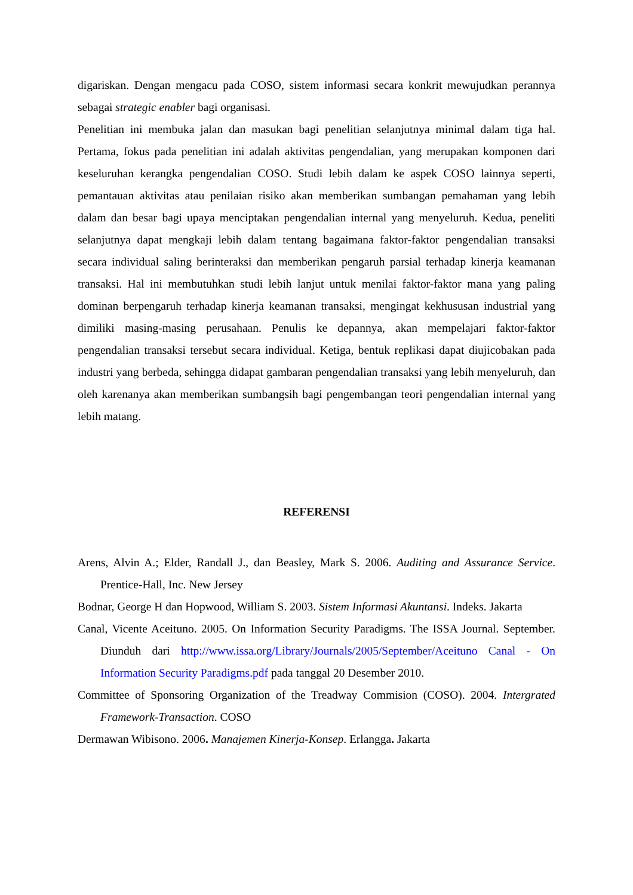digariskan. Dengan mengacu pada COSO, sistem informasi secara konkrit mewujudkan perannya sebagai strategic enabler bagi organisasi.
Penelitian ini membuka jalan dan masukan bagi penelitian selanjutnya minimal dalam tiga hal. Pertama, fokus pada penelitian ini adalah aktivitas pengendalian, yang merupakan komponen dari keseluruhan kerangka pengendalian COSO. Studi lebih dalam ke aspek COSO lainnya seperti, pemantauan aktivitas atau penilaian risiko akan memberikan sumbangan pemahaman yang lebih dalam dan besar bagi upaya menciptakan pengendalian internal yang menyeluruh. Kedua, peneliti selanjutnya dapat mengkaji lebih dalam tentang bagaimana faktor-faktor pengendalian transaksi secara individual saling berinteraksi dan memberikan pengaruh parsial terhadap kinerja keamanan transaksi. Hal ini membutuhkan studi lebih lanjut untuk menilai faktor-faktor mana yang paling dominan berpengaruh terhadap kinerja keamanan transaksi, mengingat kekhususan industrial yang dimiliki masing-masing perusahaan. Penulis ke depannya, akan mempelajari faktor-faktor pengendalian transaksi tersebut secara individual. Ketiga, bentuk replikasi dapat diujicobakan pada industri yang berbeda, sehingga didapat gambaran pengendalian transaksi yang lebih menyeluruh, dan oleh karenanya akan memberikan sumbangsih bagi pengembangan teori pengendalian internal yang lebih matang.
REFERENSI
Arens, Alvin A.; Elder, Randall J., dan Beasley, Mark S. 2006. Auditing and Assurance Service. Prentice-Hall, Inc. New Jersey
Bodnar, George H dan Hopwood, William S. 2003. Sistem Informasi Akuntansi. Indeks. Jakarta
Canal, Vicente Aceituno. 2005. On Information Security Paradigms. The ISSA Journal. September. Diunduh dari http://www.issa.org/Library/Journals/2005/September/Aceituno Canal - On Information Security Paradigms.pdf pada tanggal 20 Desember 2010.
Committee of Sponsoring Organization of the Treadway Commision (COSO). 2004. Intergrated Framework-Transaction. COSO
Dermawan Wibisono. 2006. Manajemen Kinerja-Konsep. Erlangga. Jakarta